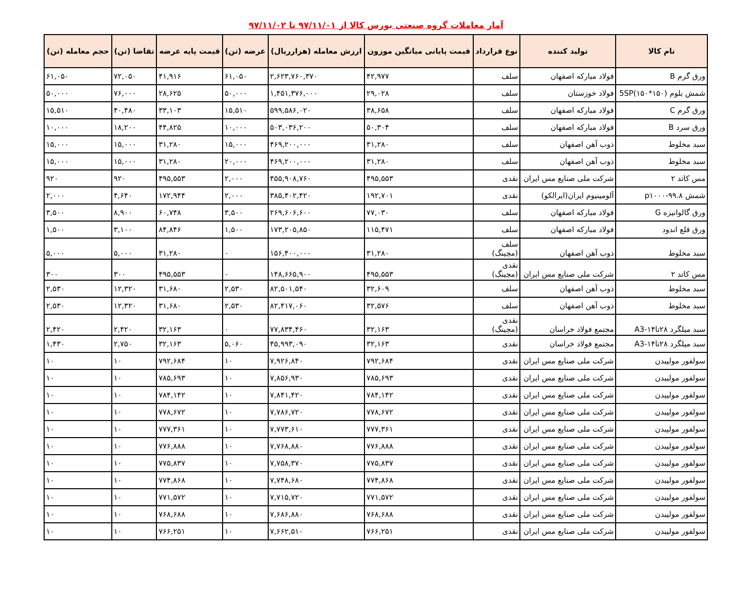آمار معاملات گروه صنعتی بورس کالا از ۹۷/۱۱/۰۱ تا ۹۷/۱۱/۰۲
| نام کالا | تولید کننده | نوع قرارداد | قیمت پایانی میانگین موزون | ارزش معامله (هزارریال) | عرضه (تن) | قیمت پایه عرضه | تقاضا (تن) | حجم معامله (تن) |
| --- | --- | --- | --- | --- | --- | --- | --- | --- |
| ورق گرم B | فولاد مبارکه اصفهان | سلف | ۴۲,۹۷۷ | ۲,۶۲۳,۷۶۰,۳۷۰ | ۶۱,۰۵۰ | ۴۱,۹۱۶ | ۷۲,۰۵۰ | ۶۱,۰۵۰ |
| شمش بلوم (۱۵۰*۱۵۰)5SP | فولاد خوزستان | سلف | ۲۹,۰۲۸ | ۱,۴۵۱,۳۷۶,۰۰۰ | ۵۰,۰۰۰ | ۲۸,۶۲۵ | ۷۶,۰۰۰ | ۵۰,۰۰۰ |
| ورق گرم C | فولاد مبارکه اصفهان | سلف | ۳۸,۶۵۸ | ۵۹۹,۵۸۶,۰۲۰ | ۱۵,۵۱۰ | ۳۳,۱۰۳ | ۴۰,۴۸۰ | ۱۵,۵۱۰ |
| ورق سرد B | فولاد مبارکه اصفهان | سلف | ۵۰,۳۰۴ | ۵۰۳,۰۳۶,۲۰۰ | ۱۰,۰۰۰ | ۴۴,۸۲۵ | ۱۸,۲۰۰ | ۱۰,۰۰۰ |
| سبد مخلوط | ذوب آهن اصفهان | سلف | ۳۱,۲۸۰ | ۴۶۹,۲۰۰,۰۰۰ | ۱۵,۰۰۰ | ۳۱,۲۸۰ | ۱۵,۰۰۰ | ۱۵,۰۰۰ |
| سبد مخلوط | ذوب آهن اصفهان | سلف | ۳۱,۲۸۰ | ۴۶۹,۲۰۰,۰۰۰ | ۲۰,۰۰۰ | ۳۱,۲۸۰ | ۱۵,۰۰۰ | ۱۵,۰۰۰ |
| مس کاتد ۲ | شرکت ملی صنایع مس ایران | نقدی | ۴۹۵,۵۵۳ | ۴۵۵,۹۰۸,۷۶۰ | ۲,۰۰۰ | ۴۹۵,۵۵۳ | ۹۲۰ | ۹۲۰ |
| شمش ۹۹.۸-p۱۰۰۰ | آلومینیوم ایران(ایرالکو) | نقدی | ۱۹۲,۷۰۱ | ۳۸۵,۴۰۲,۴۲۰ | ۲,۰۰۰ | ۱۷۲,۹۴۴ | ۴,۶۴۰ | ۲,۰۰۰ |
| ورق گالوانیزه G | فولاد مبارکه اصفهان | سلف | ۷۷,۰۳۰ | ۲۶۹,۶۰۶,۶۰۰ | ۳,۵۰۰ | ۶۰,۷۴۸ | ۸,۹۰۰ | ۳,۵۰۰ |
| ورق قلع اندود | فولاد مبارکه اصفهان | سلف | ۱۱۵,۴۷۱ | ۱۷۳,۲۰۵,۸۵۰ | ۱,۵۰۰ | ۸۴,۸۴۶ | ۳,۱۰۰ | ۱,۵۰۰ |
| سبد مخلوط | ذوب آهن اصفهان | سلف (مچینگ) | ۳۱,۲۸۰ | ۱۵۶,۴۰۰,۰۰۰ | ۰ | ۳۱,۲۸۰ | ۵,۰۰۰ | ۵,۰۰۰ |
| مس کاتد ۲ | شرکت ملی صنایع مس ایران | نقدی (مچینگ) | ۴۹۵,۵۵۳ | ۱۴۸,۶۶۵,۹۰۰ | ۰ | ۴۹۵,۵۵۳ | ۳۰۰ | ۳۰۰ |
| سبد مخلوط | ذوب آهن اصفهان | سلف | ۳۲,۶۰۹ | ۸۲,۵۰۱,۵۴۰ | ۲,۵۳۰ | ۳۱,۶۸۰ | ۱۲,۳۲۰ | ۲,۵۳۰ |
| سبد مخلوط | ذوب آهن اصفهان | سلف | ۳۲,۵۷۶ | ۸۲,۴۱۷,۰۶۰ | ۲,۵۳۰ | ۳۱,۶۸۰ | ۱۲,۳۲۰ | ۲,۵۳۰ |
| سبد میلگرد ۲۸تا۱۴-A3 | مجتمع فولاد خراسان | نقدی (مچینگ) | ۳۲,۱۶۳ | ۷۷,۸۳۴,۴۶۰ | ۰ | ۳۲,۱۶۳ | ۲,۴۲۰ | ۲,۴۲۰ |
| سبد میلگرد ۲۸تا۱۴-A3 | مجتمع فولاد خراسان | نقدی | ۳۲,۱۶۳ | ۴۵,۹۹۳,۰۹۰ | ۵,۰۶۰ | ۳۲,۱۶۳ | ۲,۷۵۰ | ۱,۴۳۰ |
| سولفور مولیبدن | شرکت ملی صنایع مس ایران | نقدی | ۷۹۲,۶۸۴ | ۷,۹۲۶,۸۴۰ | ۱۰ | ۷۹۲,۶۸۴ | ۱۰ | ۱۰ |
| سولفور مولیبدن | شرکت ملی صنایع مس ایران | نقدی | ۷۸۵,۶۹۳ | ۷,۸۵۶,۹۳۰ | ۱۰ | ۷۸۵,۶۹۳ | ۱۰ | ۱۰ |
| سولفور مولیبدن | شرکت ملی صنایع مس ایران | نقدی | ۷۸۴,۱۴۲ | ۷,۸۴۱,۴۲۰ | ۱۰ | ۷۸۴,۱۴۲ | ۱۰ | ۱۰ |
| سولفور مولیبدن | شرکت ملی صنایع مس ایران | نقدی | ۷۷۸,۶۷۲ | ۷,۷۸۶,۷۲۰ | ۱۰ | ۷۷۸,۶۷۲ | ۱۰ | ۱۰ |
| سولفور مولیبدن | شرکت ملی صنایع مس ایران | نقدی | ۷۷۷,۳۶۱ | ۷,۷۷۳,۶۱۰ | ۱۰ | ۷۷۷,۳۶۱ | ۱۰ | ۱۰ |
| سولفور مولیبدن | شرکت ملی صنایع مس ایران | نقدی | ۷۷۶,۸۸۸ | ۷,۷۶۸,۸۸۰ | ۱۰ | ۷۷۶,۸۸۸ | ۱۰ | ۱۰ |
| سولفور مولیبدن | شرکت ملی صنایع مس ایران | نقدی | ۷۷۵,۸۳۷ | ۷,۷۵۸,۳۷۰ | ۱۰ | ۷۷۵,۸۳۷ | ۱۰ | ۱۰ |
| سولفور مولیبدن | شرکت ملی صنایع مس ایران | نقدی | ۷۷۴,۸۶۸ | ۷,۷۴۸,۶۸۰ | ۱۰ | ۷۷۴,۸۶۸ | ۱۰ | ۱۰ |
| سولفور مولیبدن | شرکت ملی صنایع مس ایران | نقدی | ۷۷۱,۵۷۲ | ۷,۷۱۵,۷۲۰ | ۱۰ | ۷۷۱,۵۷۲ | ۱۰ | ۱۰ |
| سولفور مولیبدن | شرکت ملی صنایع مس ایران | نقدی | ۷۶۸,۶۸۸ | ۷,۶۸۶,۸۸۰ | ۱۰ | ۷۶۸,۶۸۸ | ۱۰ | ۱۰ |
| سولفور مولیبدن | شرکت ملی صنایع مس ایران | نقدی | ۷۶۶,۲۵۱ | ۷,۶۶۲,۵۱۰ | ۱۰ | ۷۶۶,۲۵۱ | ۱۰ | ۱۰ |